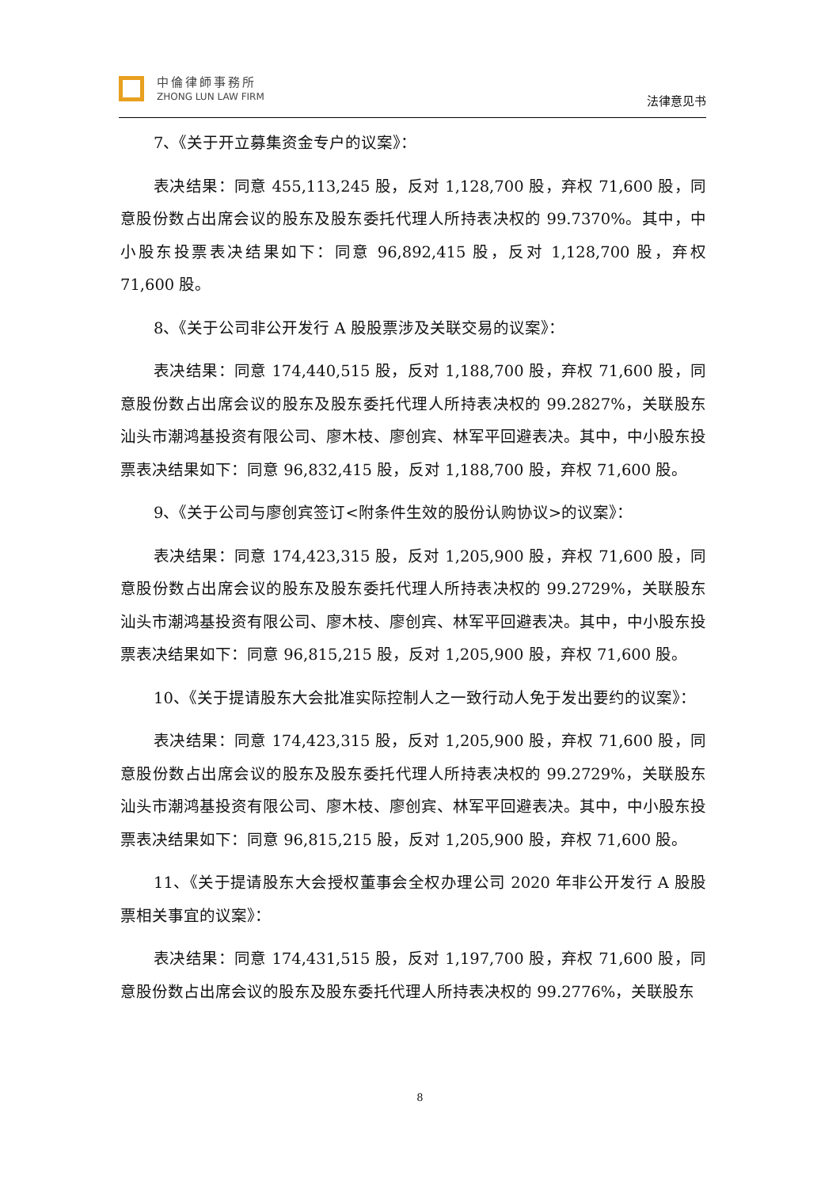中倫律師事務所
ZHONG LUN LAW FIRM
法律意见书
7、《关于开立募集资金专户的议案》：
表决结果：同意 455,113,245 股，反对 1,128,700 股，弃权 71,600 股，同意股份数占出席会议的股东及股东委托代理人所持表决权的 99.7370%。其中，中小股东投票表决结果如下：同意 96,892,415 股，反对 1,128,700 股，弃权 71,600 股。
8、《关于公司非公开发行 A 股股票涉及关联交易的议案》：
表决结果：同意 174,440,515 股，反对 1,188,700 股，弃权 71,600 股，同意股份数占出席会议的股东及股东委托代理人所持表决权的 99.2827%，关联股东汕头市潮鸿基投资有限公司、廖木枝、廖创宾、林军平回避表决。其中，中小股东投票表决结果如下：同意 96,832,415 股，反对 1,188,700 股，弃权 71,600 股。
9、《关于公司与廖创宾签订<附条件生效的股份认购协议>的议案》：
表决结果：同意 174,423,315 股，反对 1,205,900 股，弃权 71,600 股，同意股份数占出席会议的股东及股东委托代理人所持表决权的 99.2729%，关联股东汕头市潮鸿基投资有限公司、廖木枝、廖创宾、林军平回避表决。其中，中小股东投票表决结果如下：同意 96,815,215 股，反对 1,205,900 股，弃权 71,600 股。
10、《关于提请股东大会批准实际控制人之一致行动人免于发出要约的议案》：
表决结果：同意 174,423,315 股，反对 1,205,900 股，弃权 71,600 股，同意股份数占出席会议的股东及股东委托代理人所持表决权的 99.2729%，关联股东汕头市潮鸿基投资有限公司、廖木枝、廖创宾、林军平回避表决。其中，中小股东投票表决结果如下：同意 96,815,215 股，反对 1,205,900 股，弃权 71,600 股。
11、《关于提请股东大会授权董事会全权办理公司 2020 年非公开发行 A 股股票相关事宜的议案》：
表决结果：同意 174,431,515 股，反对 1,197,700 股，弃权 71,600 股，同意股份数占出席会议的股东及股东委托代理人所持表决权的 99.2776%，关联股东
8